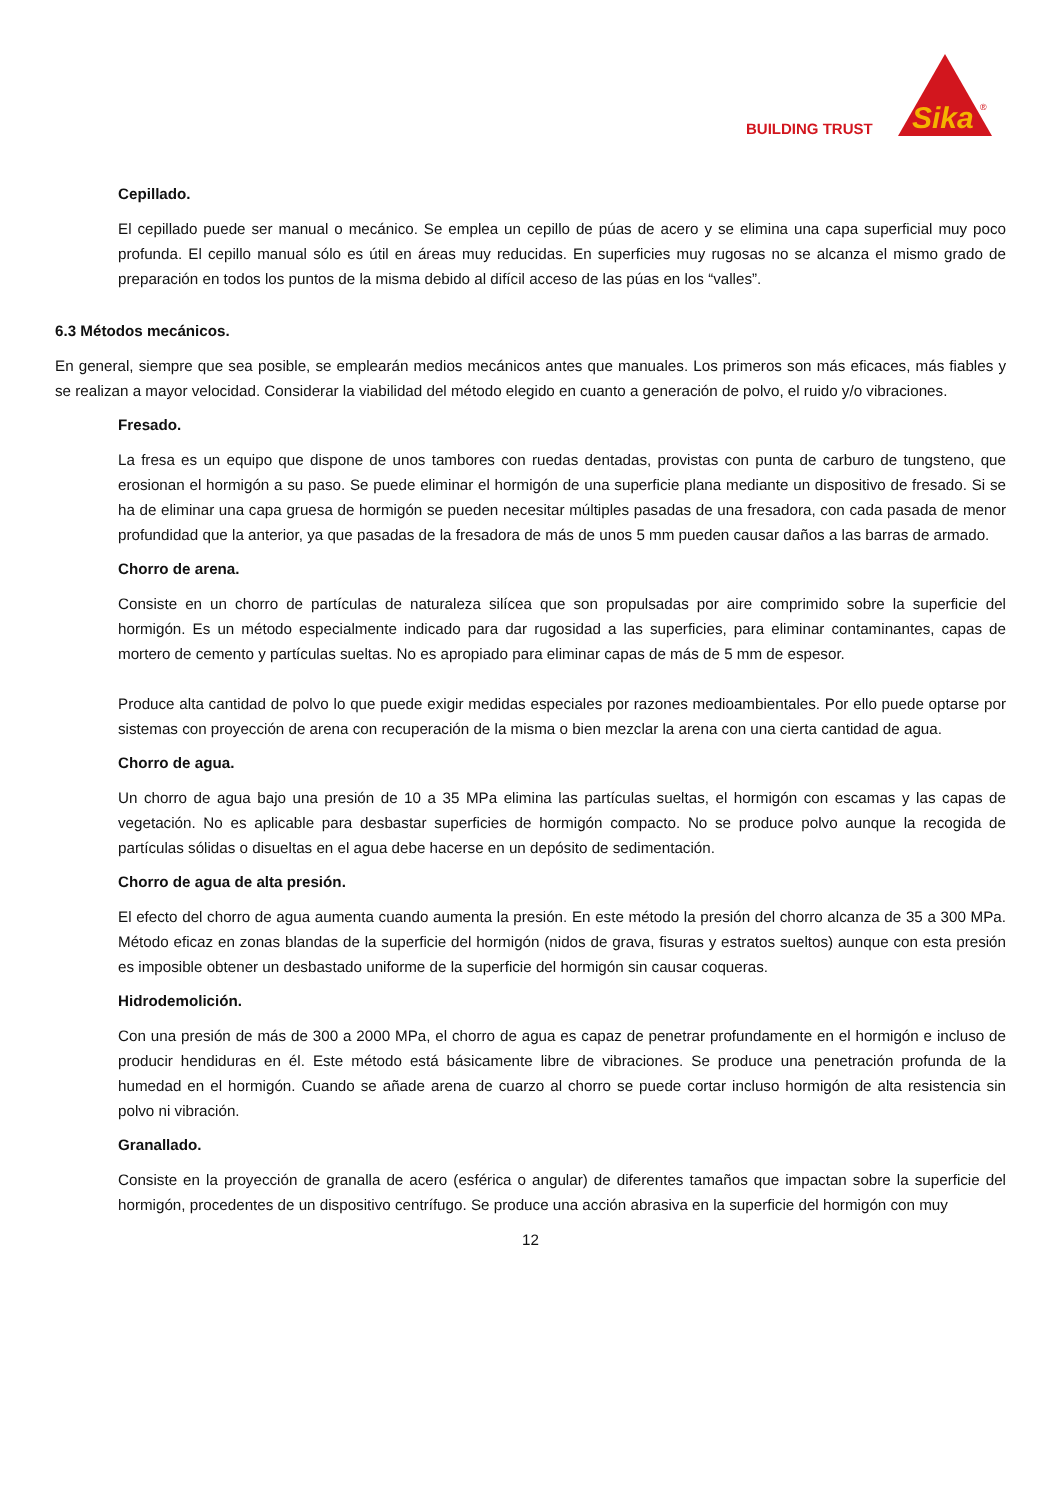BUILDING TRUST
Sika
®
Cepillado.
El cepillado puede ser manual o mecánico. Se emplea un cepillo de púas de acero y se elimina una capa superficial muy poco profunda. El cepillo manual sólo es útil en áreas muy reducidas. En superficies muy rugosas no se alcanza el mismo grado de preparación en todos los puntos de la misma debido al difícil acceso de las púas en los “valles”.
6.3 Métodos mecánicos.
En general, siempre que sea posible, se emplearán medios mecánicos antes que manuales. Los primeros son más eficaces, más fiables y se realizan a mayor velocidad. Considerar la viabilidad del método elegido en cuanto a generación de polvo, el ruido y/o vibraciones.
Fresado.
La fresa es un equipo que dispone de unos tambores con ruedas dentadas, provistas con punta de carburo de tungsteno, que erosionan el hormigón a su paso. Se puede eliminar el hormigón de una superficie plana mediante un dispositivo de fresado. Si se ha de eliminar una capa gruesa de hormigón se pueden necesitar múltiples pasadas de una fresadora, con cada pasada de menor profundidad que la anterior, ya que pasadas de la fresadora de más de unos 5 mm pueden causar daños a las barras de armado.
Chorro de arena.
Consiste en un chorro de partículas de naturaleza silícea que son propulsadas por aire comprimido sobre la superficie del hormigón. Es un método especialmente indicado para dar rugosidad a las superficies, para eliminar contaminantes, capas de mortero de cemento y partículas sueltas. No es apropiado para eliminar capas de más de 5 mm de espesor.
Produce alta cantidad de polvo lo que puede exigir medidas especiales por razones medioambientales. Por ello puede optarse por sistemas con proyección de arena con recuperación de la misma o bien mezclar la arena con una cierta cantidad de agua.
Chorro de agua.
Un chorro de agua bajo una presión de 10 a 35 MPa elimina las partículas sueltas, el hormigón con escamas y las capas de vegetación. No es aplicable para desbastar superficies de hormigón compacto. No se produce polvo aunque la recogida de partículas sólidas o disueltas en el agua debe hacerse en un depósito de sedimentación.
Chorro de agua de alta presión.
El efecto del chorro de agua aumenta cuando aumenta la presión. En este método la presión del chorro alcanza de 35 a 300 MPa. Método eficaz en zonas blandas de la superficie del hormigón (nidos de grava, fisuras y estratos sueltos) aunque con esta presión es imposible obtener un desbastado uniforme de la superficie del hormigón sin causar coqueras.
Hidrodemolición.
Con una presión de más de 300 a 2000 MPa, el chorro de agua es capaz de penetrar profundamente en el hormigón e incluso de producir hendiduras en él. Este método está básicamente libre de vibraciones. Se produce una penetración profunda de la humedad en el hormigón. Cuando se añade arena de cuarzo al chorro se puede cortar incluso hormigón de alta resistencia sin polvo ni vibración.
Granallado.
Consiste en la proyección de granalla de acero (esférica o angular) de diferentes tamaños que impactan sobre la superficie del hormigón, procedentes de un dispositivo centrífugo. Se produce una acción abrasiva en la superficie del hormigón con muy
12